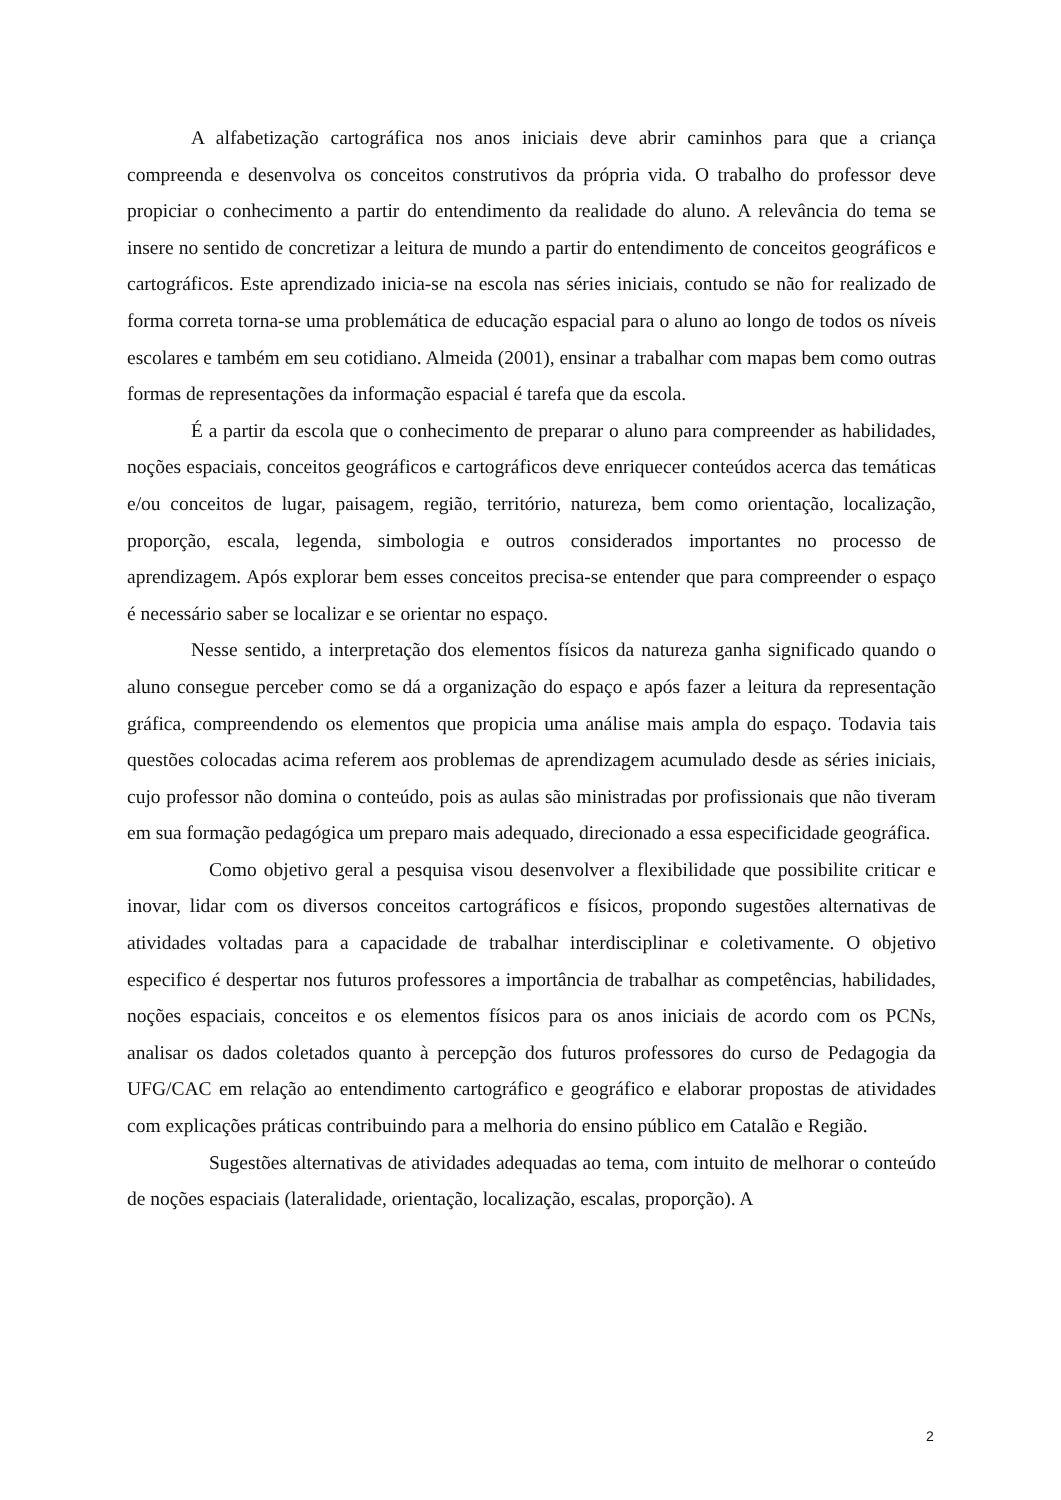A alfabetização cartográfica nos anos iniciais deve abrir caminhos para que a criança compreenda e desenvolva os conceitos construtivos da própria vida. O trabalho do professor deve propiciar o conhecimento a partir do entendimento da realidade do aluno. A relevância do tema se insere no sentido de concretizar a leitura de mundo a partir do entendimento de conceitos geográficos e cartográficos. Este aprendizado inicia-se na escola nas séries iniciais, contudo se não for realizado de forma correta torna-se uma problemática de educação espacial para o aluno ao longo de todos os níveis escolares e também em seu cotidiano. Almeida (2001), ensinar a trabalhar com mapas bem como outras formas de representações da informação espacial é tarefa que da escola.
É a partir da escola que o conhecimento de preparar o aluno para compreender as habilidades, noções espaciais, conceitos geográficos e cartográficos deve enriquecer conteúdos acerca das temáticas e/ou conceitos de lugar, paisagem, região, território, natureza, bem como orientação, localização, proporção, escala, legenda, simbologia e outros considerados importantes no processo de aprendizagem. Após explorar bem esses conceitos precisa-se entender que para compreender o espaço é necessário saber se localizar e se orientar no espaço.
Nesse sentido, a interpretação dos elementos físicos da natureza ganha significado quando o aluno consegue perceber como se dá a organização do espaço e após fazer a leitura da representação gráfica, compreendendo os elementos que propicia uma análise mais ampla do espaço. Todavia tais questões colocadas acima referem aos problemas de aprendizagem acumulado desde as séries iniciais, cujo professor não domina o conteúdo, pois as aulas são ministradas por profissionais que não tiveram em sua formação pedagógica um preparo mais adequado, direcionado a essa especificidade geográfica.
Como objetivo geral a pesquisa visou desenvolver a flexibilidade que possibilite criticar e inovar, lidar com os diversos conceitos cartográficos e físicos, propondo sugestões alternativas de atividades voltadas para a capacidade de trabalhar interdisciplinar e coletivamente. O objetivo especifico é despertar nos futuros professores a importância de trabalhar as competências, habilidades, noções espaciais, conceitos e os elementos físicos para os anos iniciais de acordo com os PCNs, analisar os dados coletados quanto à percepção dos futuros professores do curso de Pedagogia da UFG/CAC em relação ao entendimento cartográfico e geográfico e elaborar propostas de atividades com explicações práticas contribuindo para a melhoria do ensino público em Catalão e Região.
Sugestões alternativas de atividades adequadas ao tema, com intuito de melhorar o conteúdo de noções espaciais (lateralidade, orientação, localização, escalas, proporção). A
2